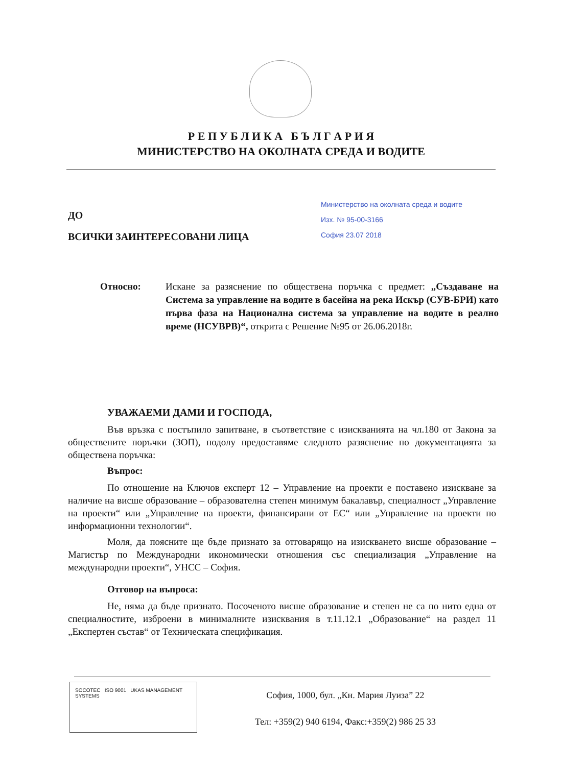Р Е П У Б Л И К А Б Ъ Л Г А Р И Я
МИНИСТЕРСТВО НА ОКОЛНАТА СРЕДА И ВОДИТЕ
ДО
ВСИЧКИ ЗАИНТЕРЕСОВАНИ ЛИЦА
Министерство на околната среда и водите
Изх. № 95-00-3166
София 23.07 2018
Относно: Искане за разяснение по обществена поръчка с предмет: „Създаване на Система за управление на водите в басейна на река Искър (СУВ-БРИ) като първа фаза на Национална система за управление на водите в реално време (НСУВРВ)“, открита с Решение №95 от 26.06.2018г.
УВАЖАЕМИ ДАМИ И ГОСПОДА,
Във връзка с постъпило запитване, в съответствие с изискванията на чл.180 от Закона за обществените поръчки (ЗОП), подолу предоставяме следното разяснение по документацията за обществена поръчка:
Въпрос:
По отношение на Ключов експерт 12 – Управление на проекти е поставено изискване за наличие на висше образование – образователна степен минимум бакалавър, специалност „Управление на проекти“ или „Управление на проекти, финансирани от ЕС“ или „Управление на проекти по информационни технологии“.
Моля, да поясните ще бъде признато за отговарящо на изискването висше образование – Магистър по Международни икономически отношения със специализация „Управление на международни проекти“, УНСС – София.
Отговор на въпроса:
Не, няма да бъде признато. Посоченото висше образование и степен не са по нито една от специалностите, изброени в минималните изисквания в т.11.12.1 „Образование“ на раздел 11 „Експертен състав“ от Техническата спецификация.
SOCOTEC ISO 9001 UKAS MANAGEMENT SYSTEMS
София, 1000, бул. „Кн. Мария Луиза” 22
Тел: +359(2) 940 6194, Факс:+359(2) 986 25 33